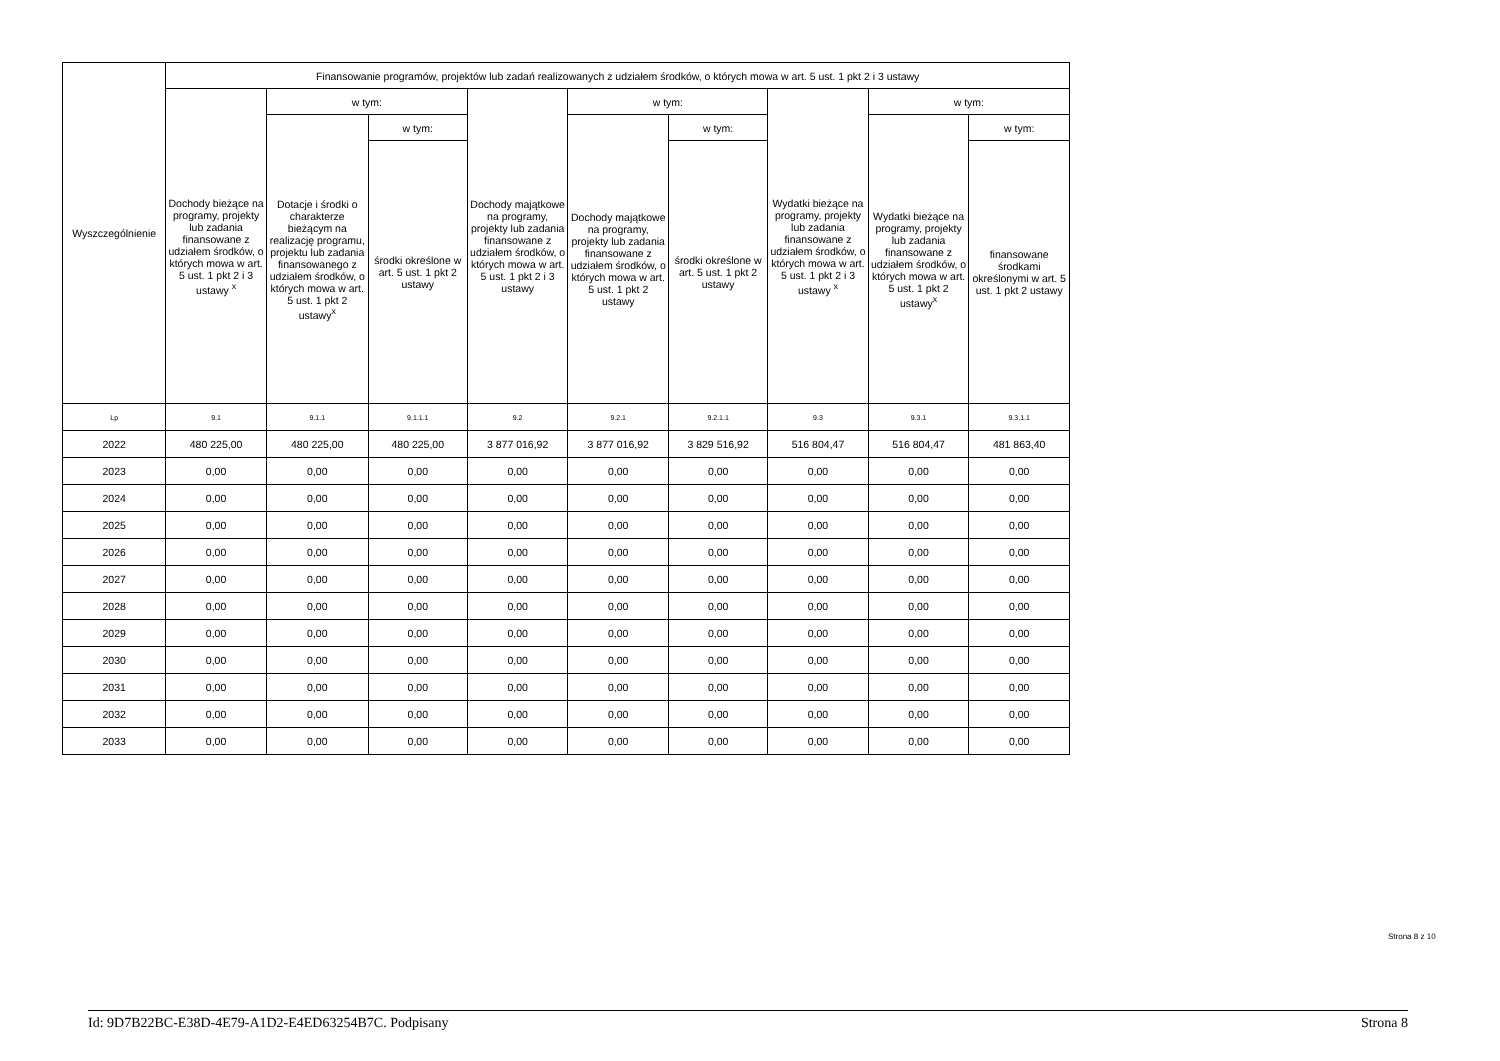| Wyszczególnienie | Finansowanie programów, projektów lub zadań realizowanych z udziałem środków, o których mowa w art. 5 ust. 1 pkt 2 i 3 ustawy | | | | | | | | |
| --- | --- | --- | --- | --- | --- | --- | --- | --- | --- |
| | Dochody bieżące na programy, projekty lub zadania finansowane z udziałem środków, o których mowa w art. 5 ust. 1 pkt 2 i 3 ustawy <sup>x</sup> | w tym: | | Dochody majątkowe na programy, projekty lub zadania finansowane z udziałem środków, o których mowa w art. 5 ust. 1 pkt 2 i 3 ustawy | w tym: | | Wydatki bieżące na programy, projekty lub zadania finansowane z udziałem środków, o których mowa w art. 5 ust. 1 pkt 2 i 3 ustawy <sup>x</sup> | w tym: | |
| | | Dotacje i środki o charakterze bieżącym na realizację programu, projektu lub zadania finansowanego z udziałem środków, o których mowa w art. 5 ust. 1 pkt 2 ustawy<sup>x</sup> | w tym: | | Dochody majątkowe na programy, projekty lub zadania finansowane z udziałem środków, o których mowa w art. 5 ust. 1 pkt 2 ustawy | w tym: | | Wydatki bieżące na programy, projekty lub zadania finansowane z udziałem środków, o których mowa w art. 5 ust. 1 pkt 2 ustawy<sup>x</sup> | w tym: |
| | | | środki określone w art. 5 ust. 1 pkt 2 ustawy | | | środki określone w art. 5 ust. 1 pkt 2 ustawy | | | finansowane środkami określonymi w art. 5 ust. 1 pkt 2 ustawy |
| Lp | 9.1 | 9.1.1 | 9.1.1.1 | 9.2 | 9.2.1 | 9.2.1.1 | 9.3 | 9.3.1 | 9.3.1.1 |
| 2022 | 480 225,00 | 480 225,00 | 480 225,00 | 3 877 016,92 | 3 877 016,92 | 3 829 516,92 | 516 804,47 | 516 804,47 | 481 863,40 |
| 2023 | 0,00 | 0,00 | 0,00 | 0,00 | 0,00 | 0,00 | 0,00 | 0,00 | 0,00 |
| 2024 | 0,00 | 0,00 | 0,00 | 0,00 | 0,00 | 0,00 | 0,00 | 0,00 | 0,00 |
| 2025 | 0,00 | 0,00 | 0,00 | 0,00 | 0,00 | 0,00 | 0,00 | 0,00 | 0,00 |
| 2026 | 0,00 | 0,00 | 0,00 | 0,00 | 0,00 | 0,00 | 0,00 | 0,00 | 0,00 |
| 2027 | 0,00 | 0,00 | 0,00 | 0,00 | 0,00 | 0,00 | 0,00 | 0,00 | 0,00 |
| 2028 | 0,00 | 0,00 | 0,00 | 0,00 | 0,00 | 0,00 | 0,00 | 0,00 | 0,00 |
| 2029 | 0,00 | 0,00 | 0,00 | 0,00 | 0,00 | 0,00 | 0,00 | 0,00 | 0,00 |
| 2030 | 0,00 | 0,00 | 0,00 | 0,00 | 0,00 | 0,00 | 0,00 | 0,00 | 0,00 |
| 2031 | 0,00 | 0,00 | 0,00 | 0,00 | 0,00 | 0,00 | 0,00 | 0,00 | 0,00 |
| 2032 | 0,00 | 0,00 | 0,00 | 0,00 | 0,00 | 0,00 | 0,00 | 0,00 | 0,00 |
| 2033 | 0,00 | 0,00 | 0,00 | 0,00 | 0,00 | 0,00 | 0,00 | 0,00 | 0,00 |
Strona 8 z 10
Id: 9D7B22BC-E38D-4E79-A1D2-E4ED63254B7C. Podpisany Strona 8